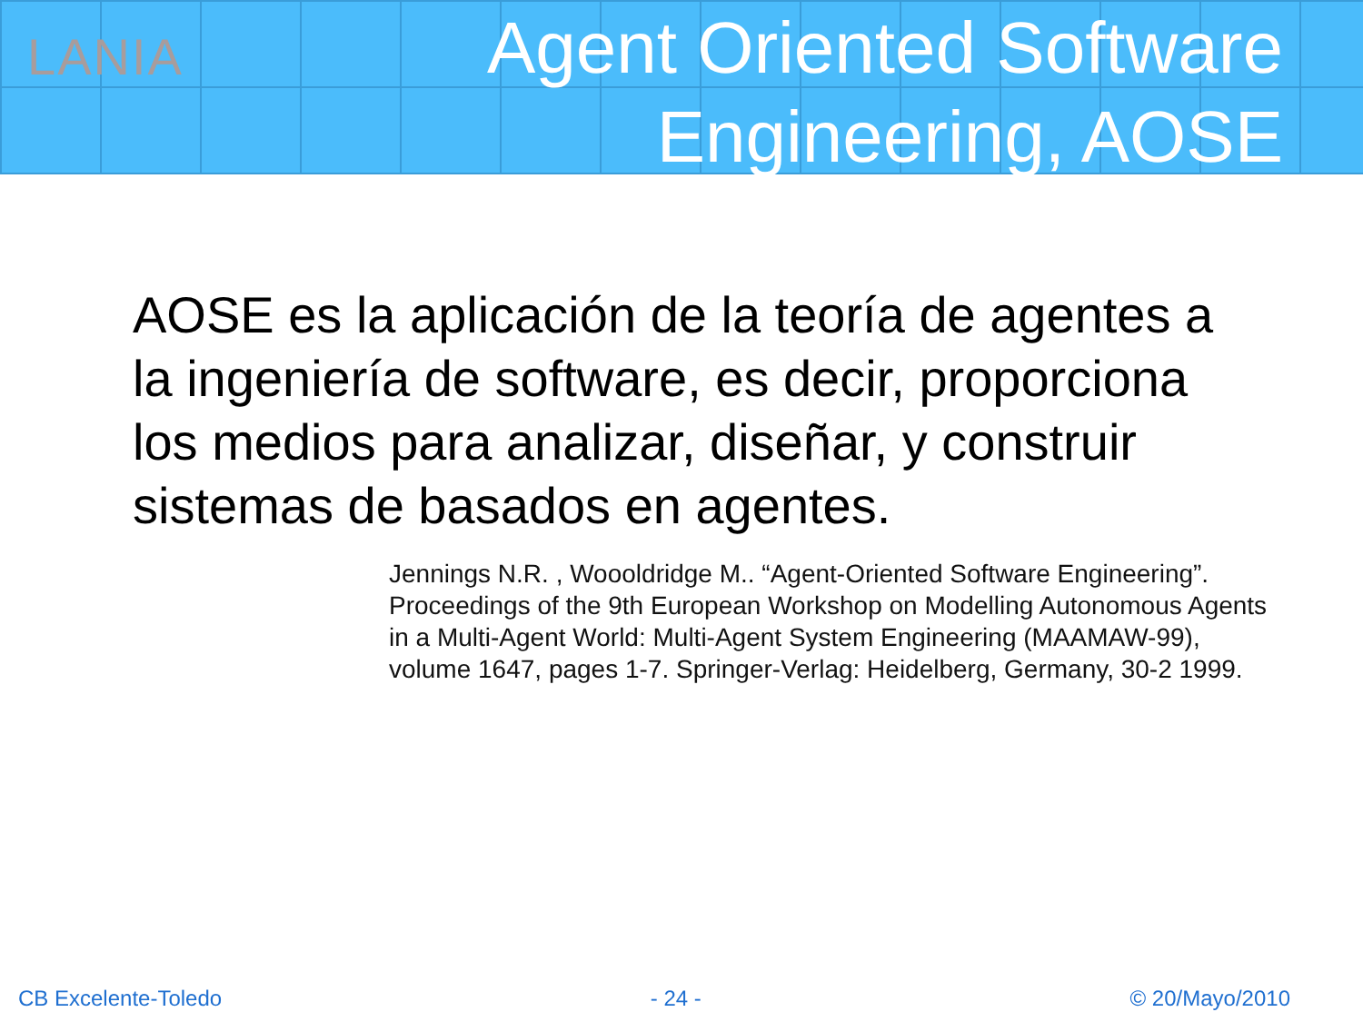LANIA
Agent Oriented Software
Engineering, AOSE
AOSE es la aplicación de la teoría de agentes a la ingeniería de software, es decir, proporciona los medios para analizar, diseñar, y construir sistemas de basados en agentes.
Jennings N.R. , Woooldridge M.. “Agent-Oriented Software Engineering”. Proceedings of the 9th European Workshop on Modelling Autonomous Agents in a Multi-Agent World: Multi-Agent System Engineering (MAAMAW-99), volume 1647, pages 1-7. Springer-Verlag: Heidelberg, Germany, 30-2 1999.
CB Excelente-Toledo - 24 - © 20/Mayo/2010